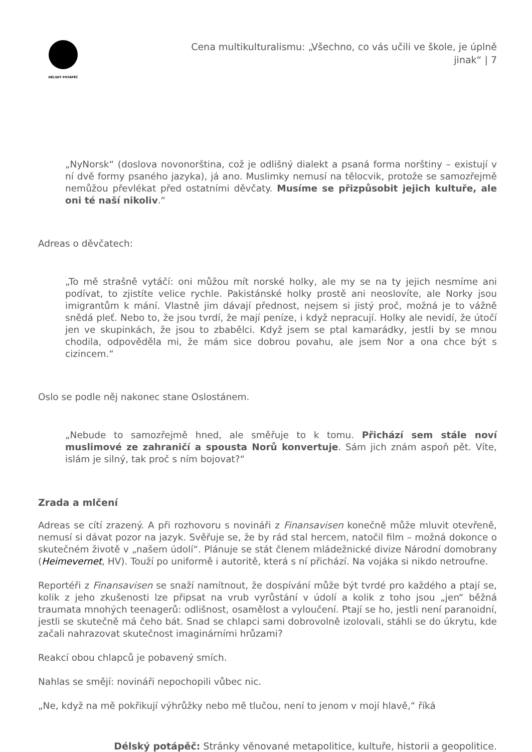DÉLSKÝ POTÁPĚČ
Cena multikulturalismu: „Všechno, co vás učili ve škole, je úplně jinak“ | 7
„NyNorsk“ (doslova novonorština, což je odlišný dialekt a psaná forma norštiny – existují v ní dvě formy psaného jazyka), já ano. Muslimky nemusí na tělocvik, protože se samozřejmě nemůžou převlékat před ostatními děvčaty. Musíme se přizpůsobit jejich kultuře, ale oni té naší nikoliv.“
Adreas o děvčatech:
„To mě strašně vytáčí: oni můžou mít norské holky, ale my se na ty jejich nesmíme ani podívat, to zjistíte velice rychle. Pakistánské holky prostě ani neoslovíte, ale Norky jsou imigrantům k mání. Vlastně jim dávají přednost, nejsem si jistý proč, možná je to vážně snědá pleť. Nebo to, že jsou tvrdí, že mají peníze, i když nepracují. Holky ale nevidí, že útočí jen ve skupinkách, že jsou to zbabělci. Když jsem se ptal kamarádky, jestli by se mnou chodila, odpověděla mi, že mám sice dobrou povahu, ale jsem Nor a ona chce být s cizincem.“
Oslo se podle něj nakonec stane Oslostánem.
„Nebude to samozřejmě hned, ale směřuje to k tomu. Přichází sem stále noví muslimové ze zahraničí a spousta Norů konvertuje. Sám jich znám aspoň pět. Víte, islám je silný, tak proč s ním bojovat?“
Zrada a mlčení
Adreas se cítí zrazený. A při rozhovoru s novináři z Finansavisen konečně může mluvit otevřeně, nemusí si dávat pozor na jazyk. Svěřuje se, že by rád stal hercem, natočil film – možná dokonce o skutečném životě v „našem údolí“. Plánuje se stát členem mládežnické divize Národní domobrany (Heimevernet, HV). Touží po uniformě i autoritě, která s ní přichází. Na vojáka si nikdo netroufne.
Reportéři z Finansavisen se snaží namítnout, že dospívání může být tvrdé pro každého a ptají se, kolik z jeho zkušenosti lze připsat na vrub vyrůstání v údolí a kolik z toho jsou „jen“ běžná traumata mnohých teenagerů: odlišnost, osamělost a vyloučení. Ptají se ho, jestli není paranoidní, jestli se skutečně má čeho bát. Snad se chlapci sami dobrovolně izolovali, stáhli se do úkrytu, kde začali nahrazovat skutečnost imaginárními hrůzami?
Reakcí obou chlapců je pobavený smích.
Nahlas se smějí: novináři nepochopili vůbec nic.
„Ne, když na mě pokřikují výhrůžky nebo mě tlučou, není to jenom v mojí hlavě,“ říká
Délský potápěč: Stránky věnované metapolitice, kultuře, historii a geopolitice.